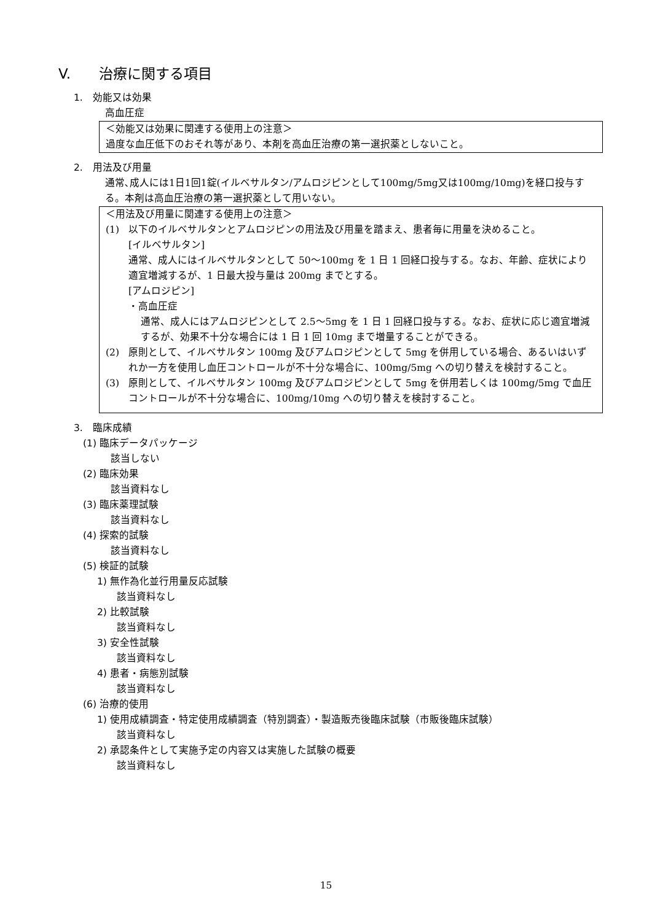V. 治療に関する項目
1.　効能又は効果
高血圧症
＜効能又は効果に関連する使用上の注意＞
過度な血圧低下のおそれ等があり、本剤を高血圧治療の第一選択薬としないこと。
2.　用法及び用量
通常､成人には1日1回1錠(イルベサルタン/アムロジピンとして100mg/5mg又は100mg/10mg)を経口投与する。本剤は高血圧治療の第一選択薬として用いない。
＜用法及び用量に関連する使用上の注意＞
(1) 以下のイルベサルタンとアムロジピンの用法及び用量を踏まえ、患者毎に用量を決めること。
[イルベサルタン]
通常、成人にはイルベサルタンとして 50～100mg を 1 日 1 回経口投与する。なお、年齢、症状により適宜増減するが、1 日最大投与量は 200mg までとする。
[アムロジピン]
・高血圧症
通常、成人にはアムロジピンとして 2.5～5mg を 1 日 1 回経口投与する。なお、症状に応じ適宜増減するが、効果不十分な場合には 1 日 1 回 10mg まで増量することができる。
(2) 原則として、イルベサルタン 100mg 及びアムロジピンとして 5mg を併用している場合、あるいはいずれか一方を使用し血圧コントロールが不十分な場合に、100mg/5mg への切り替えを検討すること。
(3) 原則として、イルベサルタン 100mg 及びアムロジピンとして 5mg を併用若しくは 100mg/5mg で血圧コントロールが不十分な場合に、100mg/10mg への切り替えを検討すること。
3.　臨床成績
(1) 臨床データパッケージ
該当しない
(2) 臨床効果
該当資料なし
(3) 臨床薬理試験
該当資料なし
(4) 探索的試験
該当資料なし
(5) 検証的試験
1) 無作為化並行用量反応試験
該当資料なし
2) 比較試験
該当資料なし
3) 安全性試験
該当資料なし
4) 患者・病態別試験
該当資料なし
(6) 治療的使用
1) 使用成績調査・特定使用成績調査（特別調査）・製造販売後臨床試験（市販後臨床試験）
該当資料なし
2) 承認条件として実施予定の内容又は実施した試験の概要
該当資料なし
15